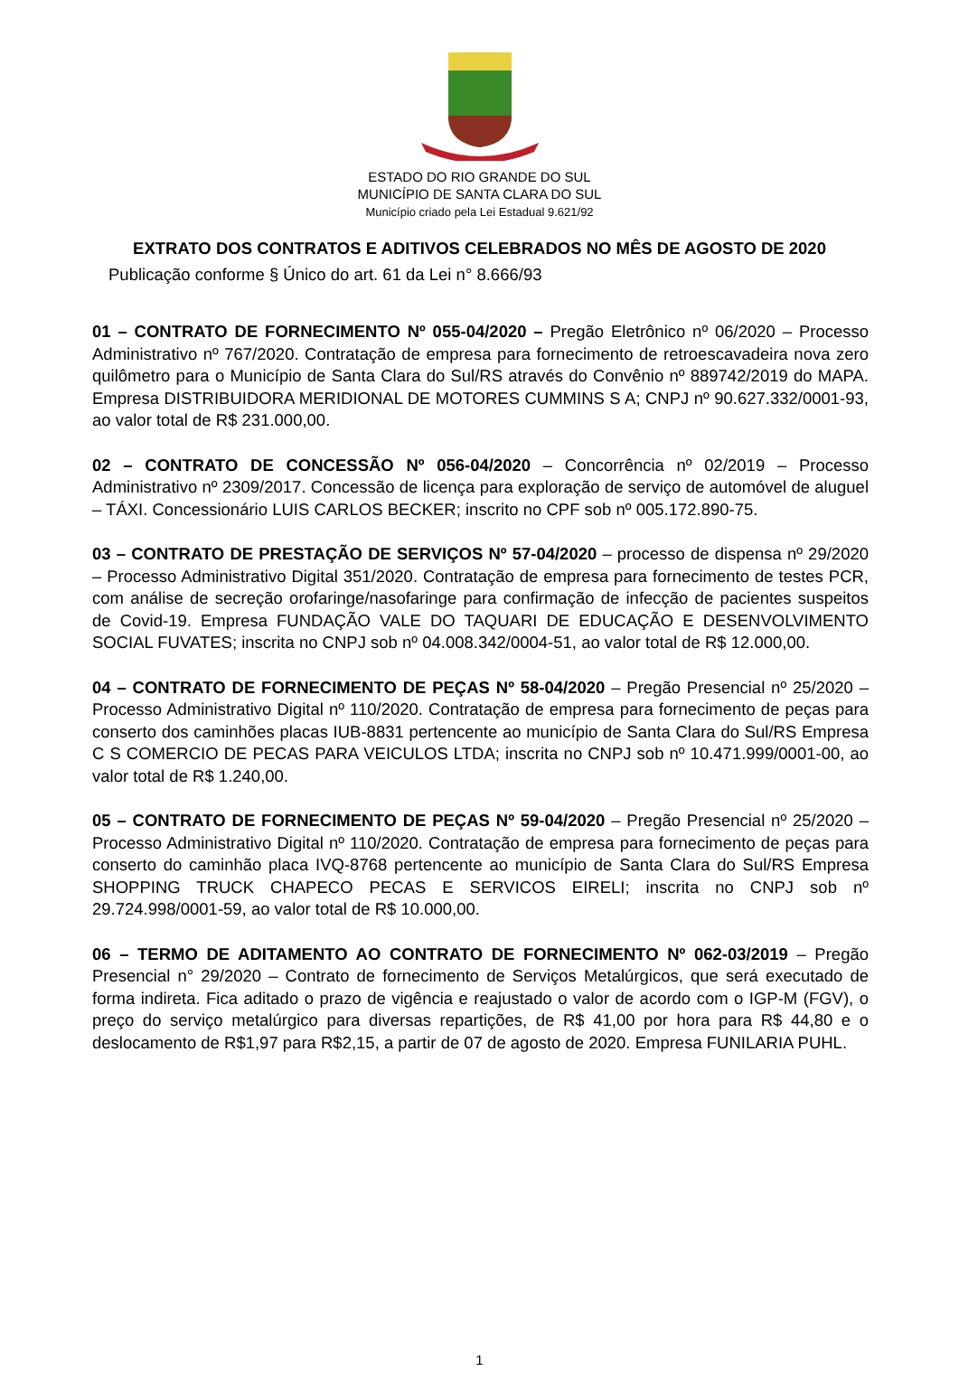ESTADO DO RIO GRANDE DO SUL
MUNICÍPIO DE SANTA CLARA DO SUL
Município criado pela Lei Estadual 9.621/92
EXTRATO DOS CONTRATOS E ADITIVOS CELEBRADOS NO MÊS DE AGOSTO DE 2020
Publicação conforme § Único do art. 61 da Lei n° 8.666/93
01 – CONTRATO DE FORNECIMENTO Nº 055-04/2020 – Pregão Eletrônico nº 06/2020 – Processo Administrativo nº 767/2020. Contratação de empresa para fornecimento de retroescavadeira nova zero quilômetro para o Município de Santa Clara do Sul/RS através do Convênio nº 889742/2019 do MAPA. Empresa DISTRIBUIDORA MERIDIONAL DE MOTORES CUMMINS S A; CNPJ nº 90.627.332/0001-93, ao valor total de R$ 231.000,00.
02 – CONTRATO DE CONCESSÃO Nº 056-04/2020 – Concorrência nº 02/2019 – Processo Administrativo nº 2309/2017. Concessão de licença para exploração de serviço de automóvel de aluguel – TÁXI. Concessionário LUIS CARLOS BECKER; inscrito no CPF sob nº 005.172.890-75.
03 – CONTRATO DE PRESTAÇÃO DE SERVIÇOS Nº 57-04/2020 – processo de dispensa nº 29/2020 – Processo Administrativo Digital 351/2020. Contratação de empresa para fornecimento de testes PCR, com análise de secreção orofaringe/nasofaringe para confirmação de infecção de pacientes suspeitos de Covid-19. Empresa FUNDAÇÃO VALE DO TAQUARI DE EDUCAÇÃO E DESENVOLVIMENTO SOCIAL FUVATES; inscrita no CNPJ sob nº 04.008.342/0004-51, ao valor total de R$ 12.000,00.
04 – CONTRATO DE FORNECIMENTO DE PEÇAS Nº 58-04/2020 – Pregão Presencial nº 25/2020 – Processo Administrativo Digital nº 110/2020. Contratação de empresa para fornecimento de peças para conserto dos caminhões placas IUB-8831 pertencente ao município de Santa Clara do Sul/RS Empresa C S COMERCIO DE PECAS PARA VEICULOS LTDA; inscrita no CNPJ sob nº 10.471.999/0001-00, ao valor total de R$ 1.240,00.
05 – CONTRATO DE FORNECIMENTO DE PEÇAS Nº 59-04/2020 – Pregão Presencial nº 25/2020 – Processo Administrativo Digital nº 110/2020. Contratação de empresa para fornecimento de peças para conserto do caminhão placa IVQ-8768 pertencente ao município de Santa Clara do Sul/RS Empresa SHOPPING TRUCK CHAPECO PECAS E SERVICOS EIRELI; inscrita no CNPJ sob nº 29.724.998/0001-59, ao valor total de R$ 10.000,00.
06 – TERMO DE ADITAMENTO AO CONTRATO DE FORNECIMENTO Nº 062-03/2019 – Pregão Presencial n° 29/2020 – Contrato de fornecimento de Serviços Metalúrgicos, que será executado de forma indireta. Fica aditado o prazo de vigência e reajustado o valor de acordo com o IGP-M (FGV), o preço do serviço metalúrgico para diversas repartições, de R$ 41,00 por hora para R$ 44,80 e o deslocamento de R$1,97 para R$2,15, a partir de 07 de agosto de 2020. Empresa FUNILARIA PUHL.
1